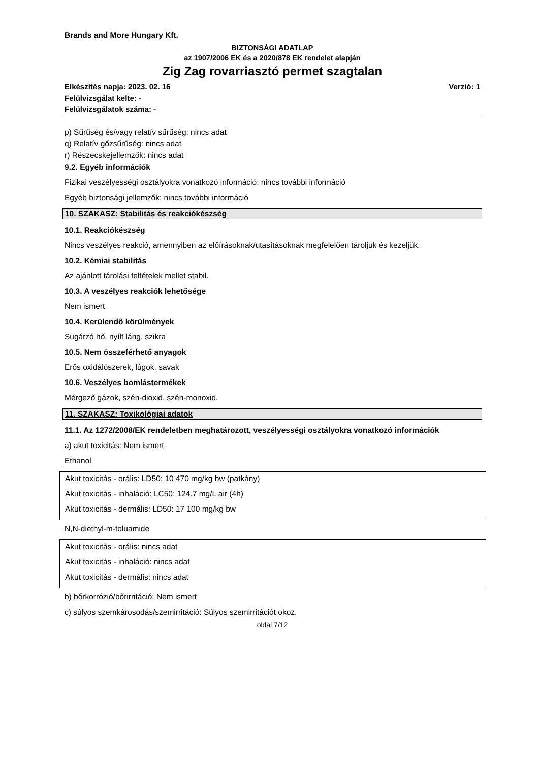Brands and More Hungary Kft.
BIZTONSÁGI ADATLAP
az 1907/2006 EK és a 2020/878 EK rendelet alapján
Zig Zag rovarriasztó permet szagtalan
Elkészítés napja: 2023. 02. 16 Verzió: 1
Felülvizsgálat kelte: -
Felülvizsgálatok száma: -
p) Sűrűség és/vagy relatív sűrűség: nincs adat
q) Relatív gőzsűrűség: nincs adat
r) Részecskejellemzők: nincs adat
9.2. Egyéb információk
Fizikai veszélyességi osztályokra vonatkozó információ: nincs további információ
Egyéb biztonsági jellemzők: nincs további információ
10. SZAKASZ: Stabilitás és reakciókészség
10.1. Reakciókészség
Nincs veszélyes reakció, amennyiben az előírásoknak/utasításoknak megfelelően tároljuk és kezeljük.
10.2. Kémiai stabilitás
Az ajánlott tárolási feltételek mellet stabil.
10.3. A veszélyes reakciók lehetősége
Nem ismert
10.4. Kerülendő körülmények
Sugárzó hő, nyílt láng, szikra
10.5. Nem összeférhető anyagok
Erős oxidálószerek, lúgok, savak
10.6. Veszélyes bomlástermékek
Mérgező gázok, szén-dioxid, szén-monoxid.
11. SZAKASZ: Toxikológiai adatok
11.1. Az 1272/2008/EK rendeletben meghatározott, veszélyességi osztályokra vonatkozó információk
a) akut toxicitás: Nem ismert
Ethanol
Akut toxicitás - orális: LD50: 10 470 mg/kg bw (patkány)
Akut toxicitás - inhaláció: LC50: 124.7 mg/L air (4h)
Akut toxicitás - dermális: LD50: 17 100 mg/kg bw
N,N-diethyl-m-toluamide
Akut toxicitás - orális: nincs adat
Akut toxicitás - inhaláció: nincs adat
Akut toxicitás - dermális: nincs adat
b) bőrkorrózió/bőrirritáció: Nem ismert
c) súlyos szemkárosodás/szemirritáció: Súlyos szemirritációt okoz.
oldal 7/12